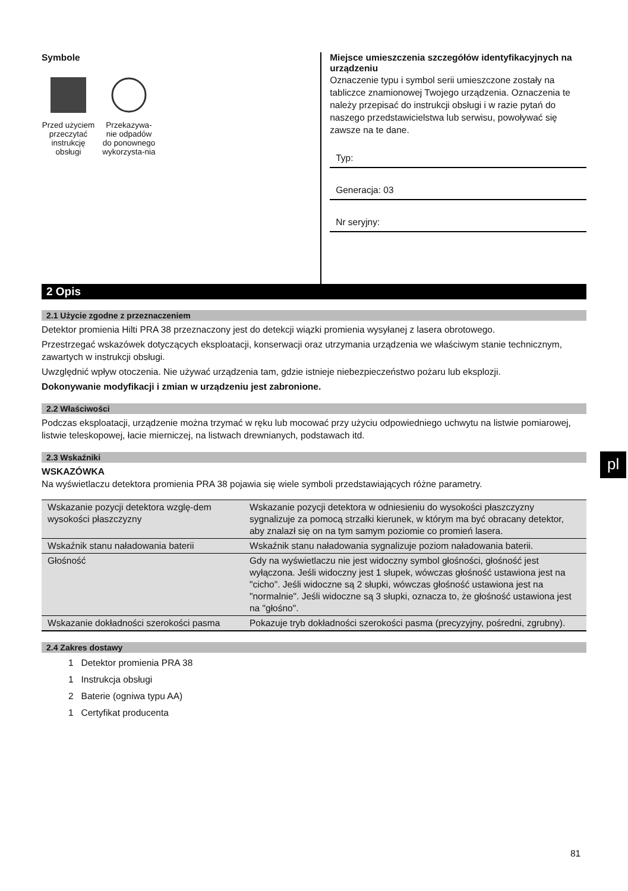Symbole
Przed użyciem przeczytać instrukcję obsługi
Przekazywa-nie odpadów do ponownego wykorzysta-nia
Miejsce umieszczenia szczegółów identyfikacyjnych na urządzeniu
Oznaczenie typu i symbol serii umieszczone zostały na tabliczce znamionowej Twojego urządzenia. Oznaczenia te należy przepisać do instrukcji obsługi i w razie pytań do naszego przedstawicielstwa lub serwisu, powoływać się zawsze na te dane.
Typ:
Generacja: 03
Nr seryjny:
2 Opis
2.1 Użycie zgodne z przeznaczeniem
Detektor promienia Hilti PRA 38 przeznaczony jest do detekcji wiązki promienia wysyłanej z lasera obrotowego.
Przestrzegać wskazówek dotyczących eksploatacji, konserwacji oraz utrzymania urządzenia we właściwym stanie technicznym, zawartych w instrukcji obsługi.
Uwzględnić wpływ otoczenia. Nie używać urządzenia tam, gdzie istnieje niebezpieczeństwo pożaru lub eksplozji.
Dokonywanie modyfikacji i zmian w urządzeniu jest zabronione.
2.2 Właściwości
Podczas eksploatacji, urządzenie można trzymać w ręku lub mocować przy użyciu odpowiedniego uchwytu na listwie pomiarowej, listwie teleskopowej, łacie mierniczej, na listwach drewnianych, podstawach itd.
2.3 Wskaźniki
WSKAZÓWKA
Na wyświetlaczu detektora promienia PRA 38 pojawia się wiele symboli przedstawiających różne parametry.
| Wskazanie pozycji detektora wzglę-dem wysokości płaszczyzny | Wskazanie pozycji detektora w odniesieniu do wysokości płaszczyzny sygnalizuje za pomocą strzałki kierunek, w którym ma być obracany detektor, aby znalazł się on na tym samym poziomie co promień lasera. |
| Wskaźnik stanu naładowania baterii | Wskaźnik stanu naładowania sygnalizuje poziom naładowania baterii. |
| Głośność | Gdy na wyświetlaczu nie jest widoczny symbol głośności, głośność jest wyłączona. Jeśli widoczny jest 1 słupek, wówczas głośność ustawiona jest na "cicho". Jeśli widoczne są 2 słupki, wówczas głośność ustawiona jest na "normalnie". Jeśli widoczne są 3 słupki, oznacza to, że głośność ustawiona jest na "głośno". |
| Wskazanie dokładności szerokości pasma | Pokazuje tryb dokładności szerokości pasma (precyzyjny, pośredni, zgrubny). |
2.4 Zakres dostawy
1 Detektor promienia PRA 38
1 Instrukcja obsługi
2 Baterie (ogniwa typu AA)
1 Certyfikat producenta
pl
81